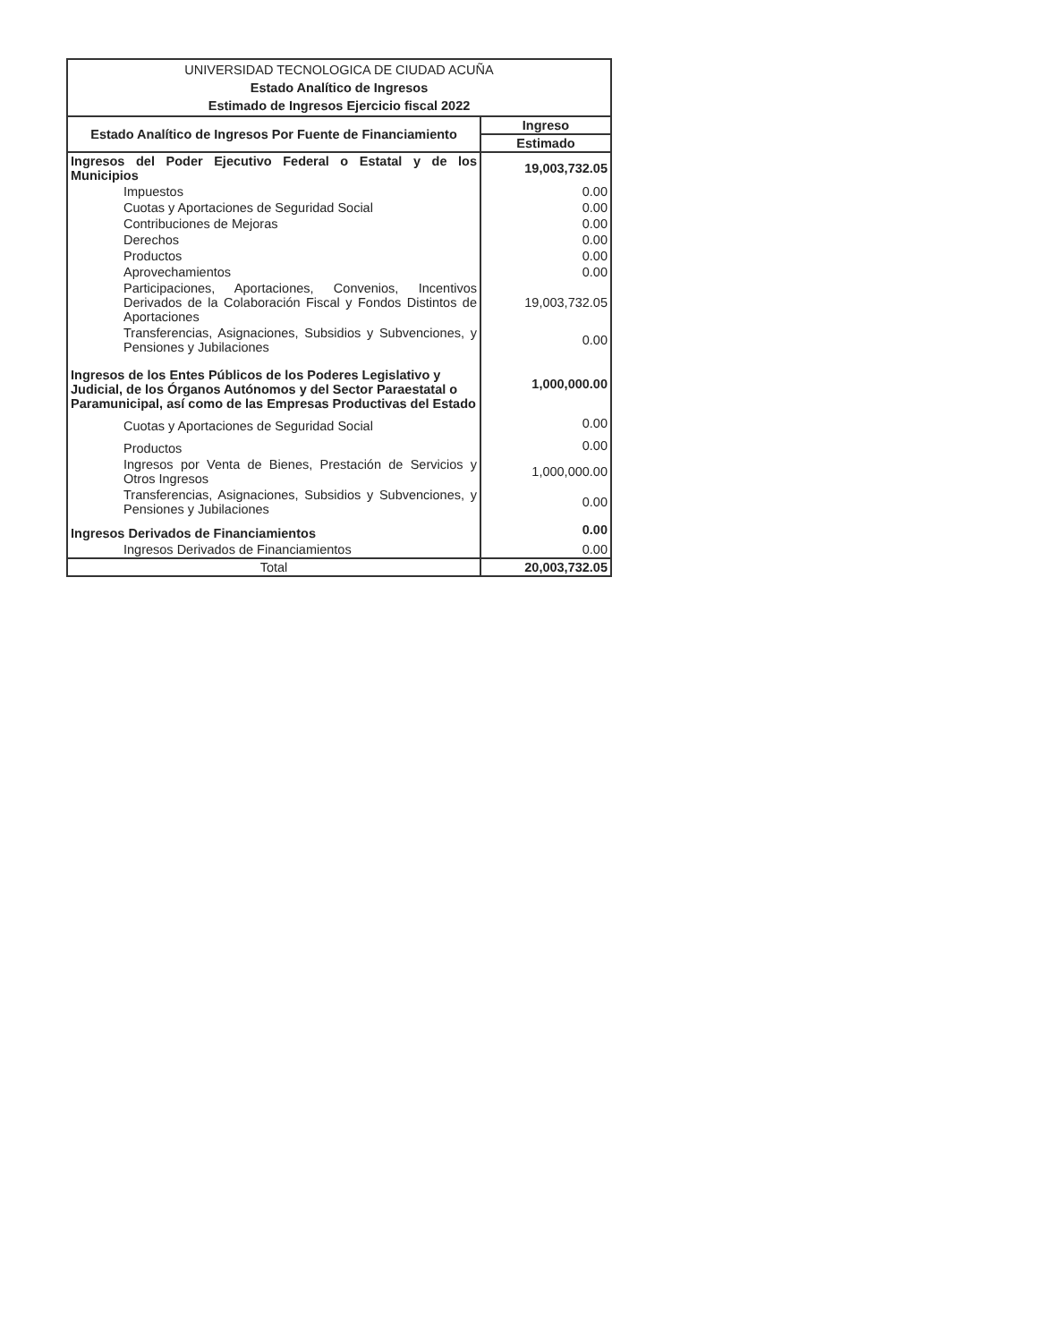| UNIVERSIDAD TECNOLOGICA DE CIUDAD ACUÑA Estado Analítico de Ingresos Estimado de Ingresos Ejercicio fiscal 2022 | |
| Estado Analítico de Ingresos Por Fuente de Financiamiento | Ingreso |
| | Estimado |
| Ingresos del Poder Ejecutivo Federal o Estatal y de los Municipios | 19,003,732.05 |
| Impuestos | 0.00 |
| Cuotas y Aportaciones de Seguridad Social | 0.00 |
| Contribuciones de Mejoras | 0.00 |
| Derechos | 0.00 |
| Productos | 0.00 |
| Aprovechamientos | 0.00 |
| Participaciones, Aportaciones, Convenios, Incentivos Derivados de la Colaboración Fiscal y Fondos Distintos de Aportaciones | 19,003,732.05 |
| Transferencias, Asignaciones, Subsidios y Subvenciones, y Pensiones y Jubilaciones | 0.00 |
| Ingresos de los Entes Públicos de los Poderes Legislativo y Judicial, de los Órganos Autónomos y del Sector Paraestatal o Paramunicipal, así como de las Empresas Productivas del Estado | 1,000,000.00 |
| Cuotas y Aportaciones de Seguridad Social | 0.00 |
| Productos | 0.00 |
| Ingresos por Venta de Bienes, Prestación de Servicios y Otros Ingresos | 1,000,000.00 |
| Transferencias, Asignaciones, Subsidios y Subvenciones, y Pensiones y Jubilaciones | 0.00 |
| Ingresos Derivados de Financiamientos | 0.00 |
| Ingresos Derivados de Financiamientos | 0.00 |
| Total | 20,003,732.05 |